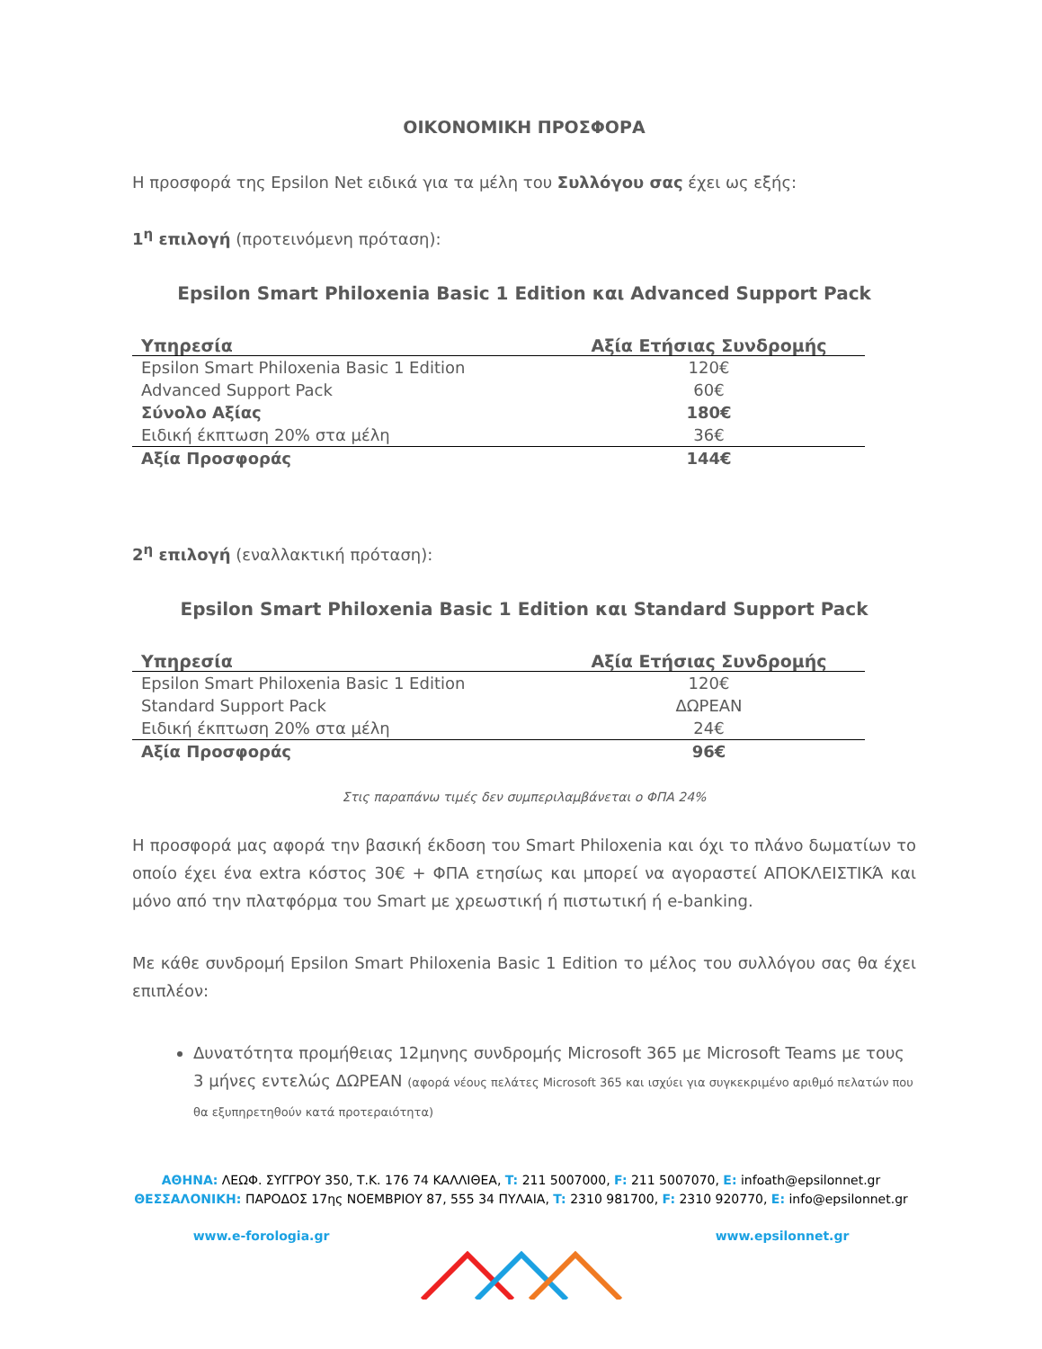ΟΙΚΟΝΟΜΙΚΗ ΠΡΟΣΦΟΡΑ
Η προσφορά της Epsilon Net ειδικά για τα μέλη του Συλλόγου σας έχει ως εξής:
1<sup>η</sup> επιλογή (προτεινόμενη πρόταση):
Epsilon Smart Philoxenia Basic 1 Edition και Advanced Support Pack
| Υπηρεσία | Αξία Ετήσιας Συνδρομής |
| --- | --- |
| Epsilon Smart Philoxenia Basic 1 Edition | 120€ |
| Advanced Support Pack | 60€ |
| Σύνολο Αξίας | 180€ |
| Ειδική έκπτωση 20% στα μέλη | 36€ |
| Αξία Προσφοράς | 144€ |
2<sup>η</sup> επιλογή (εναλλακτική πρόταση):
Epsilon Smart Philoxenia Basic 1 Edition και Standard Support Pack
| Υπηρεσία | Αξία Ετήσιας Συνδρομής |
| --- | --- |
| Epsilon Smart Philoxenia Basic 1 Edition | 120€ |
| Standard Support Pack | ΔΩΡΕΑΝ |
| Ειδική έκπτωση 20% στα μέλη | 24€ |
| Αξία Προσφοράς | 96€ |
Στις παραπάνω τιμές δεν συμπεριλαμβάνεται ο ΦΠΑ 24%
Η προσφορά μας αφορά την βασική έκδοση του Smart Philoxenia και όχι το πλάνο δωματίων το οποίο έχει ένα extra κόστος 30€ + ΦΠΑ ετησίως και μπορεί να αγοραστεί ΑΠΟΚΛΕΙΣΤΙΚΆ και μόνο από την πλατφόρμα του Smart με χρεωστική ή πιστωτική ή e-banking.
Με κάθε συνδρομή Epsilon Smart Philoxenia Basic 1 Edition το μέλος του συλλόγου σας θα έχει επιπλέον:
Δυνατότητα προμήθειας 12μηνης συνδρομής Microsoft 365 με Microsoft Teams με τους 3 μήνες εντελώς ΔΩΡΕΑΝ (αφορά νέους πελάτες Microsoft 365 και ισχύει για συγκεκριμένο αριθμό πελατών που θα εξυπηρετηθούν κατά προτεραιότητα)
ΑΘΗΝΑ: ΛΕΩΦ. ΣΥΓΓΡΟΥ 350, Τ.Κ. 176 74 ΚΑΛΛΙΘΕΑ, T: 211 5007000, F: 211 5007070, E: infoath@epsilonnet.gr
ΘΕΣΣΑΛΟΝΙΚΗ: ΠΑΡΟΔΟΣ 17ης ΝΟΕΜΒΡΙΟΥ 87, 555 34 ΠΥΛΑΙΑ, T: 2310 981700, F: 2310 920770, E: info@epsilonnet.gr
www.e-forologia.gr www.epsilonnet.gr